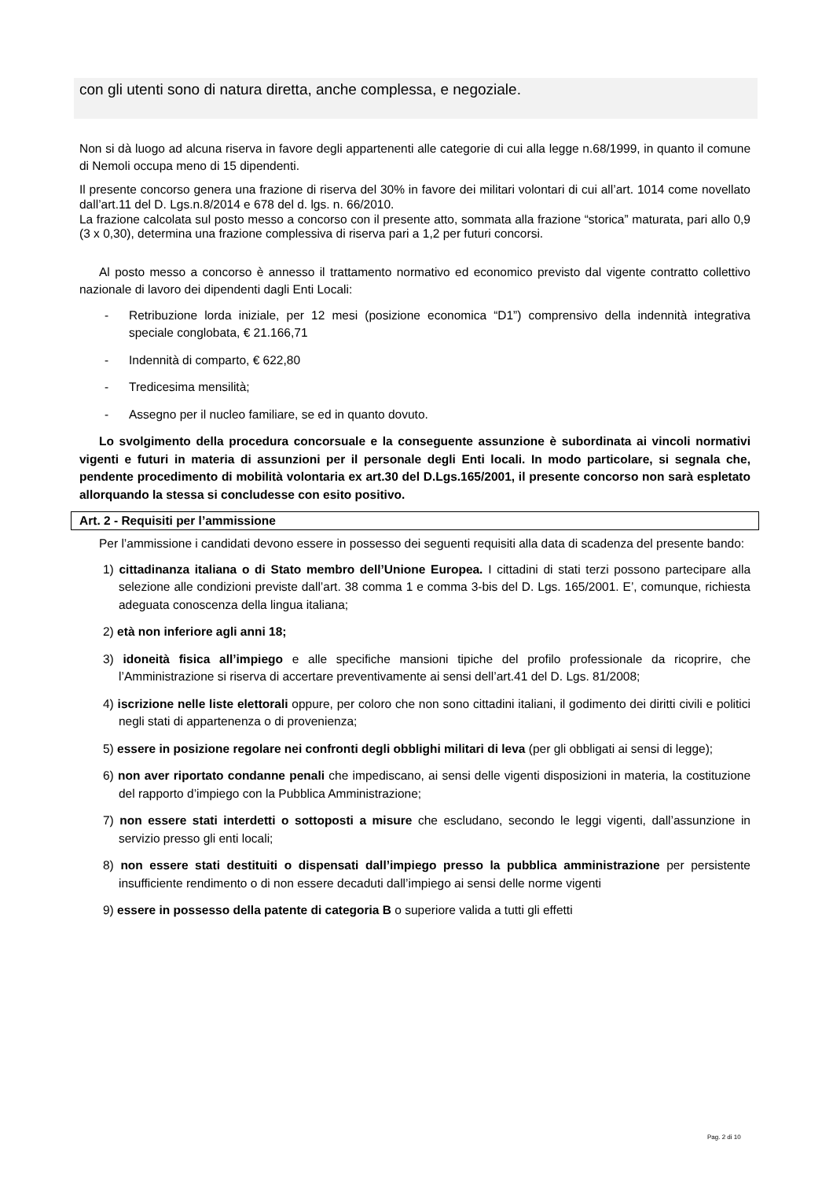con gli utenti sono di natura diretta, anche complessa, e negoziale.
Non si dà luogo ad alcuna riserva in favore degli appartenenti alle categorie di cui alla legge n.68/1999, in quanto il comune di Nemoli occupa meno di 15 dipendenti.
Il presente concorso genera una frazione di riserva del 30% in favore dei militari volontari di cui all’art. 1014 come novellato dall’art.11 del D. Lgs.n.8/2014 e 678 del d. lgs. n. 66/2010.
La frazione calcolata sul posto messo a concorso con il presente atto, sommata alla frazione “storica” maturata, pari allo 0,9 (3 x 0,30), determina una frazione complessiva di riserva pari a 1,2 per futuri concorsi.
Al posto messo a concorso è annesso il trattamento normativo ed economico previsto dal vigente contratto collettivo nazionale di lavoro dei dipendenti dagli Enti Locali:
- Retribuzione lorda iniziale, per 12 mesi (posizione economica “D1”) comprensivo della indennità integrativa speciale conglobata, € 21.166,71
- Indennità di comparto, € 622,80
- Tredicesima mensilità;
- Assegno per il nucleo familiare, se ed in quanto dovuto.
Lo svolgimento della procedura concorsuale e la conseguente assunzione è subordinata ai vincoli normativi vigenti e futuri in materia di assunzioni per il personale degli Enti locali. In modo particolare, si segnala che, pendente procedimento di mobilità volontaria ex art.30 del D.Lgs.165/2001, il presente concorso non sarà espletato allorquando la stessa si concludesse con esito positivo.
Art. 2 - Requisiti per l’ammissione
Per l’ammissione i candidati devono essere in possesso dei seguenti requisiti alla data di scadenza del presente bando:
1) cittadinanza italiana o di Stato membro dell’Unione Europea. I cittadini di stati terzi possono partecipare alla selezione alle condizioni previste dall’art. 38 comma 1 e comma 3-bis del D. Lgs. 165/2001. E’, comunque, richiesta adeguata conoscenza della lingua italiana;
2) età non inferiore agli anni 18;
3) idoneità fisica all’impiego e alle specifiche mansioni tipiche del profilo professionale da ricoprire, che l’Amministrazione si riserva di accertare preventivamente ai sensi dell’art.41 del D. Lgs. 81/2008;
4) iscrizione nelle liste elettorali oppure, per coloro che non sono cittadini italiani, il godimento dei diritti civili e politici negli stati di appartenenza o di provenienza;
5) essere in posizione regolare nei confronti degli obblighi militari di leva (per gli obbligati ai sensi di legge);
6) non aver riportato condanne penali che impediscano, ai sensi delle vigenti disposizioni in materia, la costituzione del rapporto d’impiego con la Pubblica Amministrazione;
7) non essere stati interdetti o sottoposti a misure che escludano, secondo le leggi vigenti, dall’assunzione in servizio presso gli enti locali;
8) non essere stati destituiti o dispensati dall’impiego presso la pubblica amministrazione per persistente insufficiente rendimento o di non essere decaduti dall’impiego ai sensi delle norme vigenti
9) essere in possesso della patente di categoria B o superiore valida a tutti gli effetti
Pag. 2 di 10